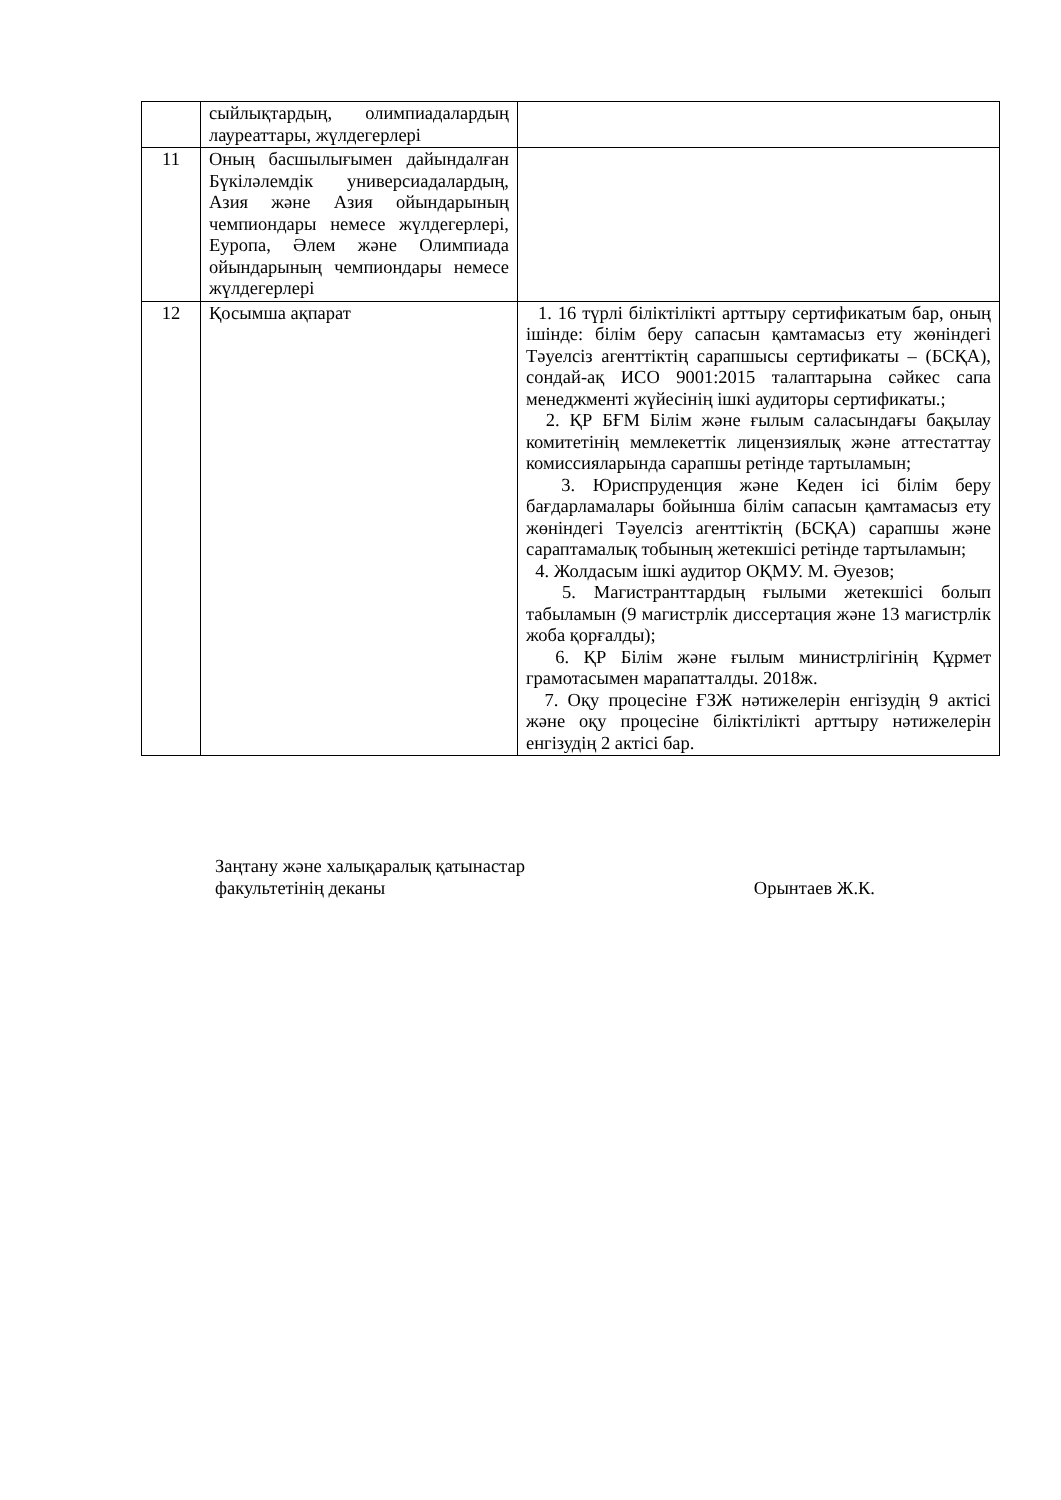| | сыйлықтардың, олимпиадалардың лауреаттары, жүлдегерлері | |
| 11 | Оның басшылығымен дайындалған Бүкіләлемдік универсиадалардың, Азия және Азия ойындарының чемпиондары немесе жүлдегерлері, Еуропа, Әлем және Олимпиада ойындарының чемпиондары немесе жүлдегерлері | |
| 12 | Қосымша ақпарат | 1. 16 түрлі біліктілікті арттыру сертификатым бар, оның ішінде: білім беру сапасын қамтамасыз ету жөніндегі Тәуелсіз агенттіктің сарапшысы сертификаты – (БСҚА), сондай-ақ ИСО 9001:2015 талаптарына сәйкес сапа менеджменті жүйесінің ішкі аудиторы сертификаты.; 2. ҚР БҒМ Білім және ғылым саласындағы бақылау комитетінің мемлекеттік лицензиялық және аттестаттау комиссияларында сарапшы ретінде тартыламын; 3. Юриспруденция және Кеден ісі білім беру бағдарламалары бойынша білім сапасын қамтамасыз ету жөніндегі Тәуелсіз агенттіктің (БСҚА) сарапшы және сараптамалық тобының жетекшісі ретінде тартыламын; 4. Жолдасым ішкі аудитор ОҚМУ. М. Әуезов; 5. Магистранттардың ғылыми жетекшісі болып табыламын (9 магистрлік диссертация және 13 магистрлік жоба қорғалды); 6. ҚР Білім және ғылым министрлігінің Құрмет грамотасымен марапатталды. 2018ж. 7. Оқу процесіне ҒЗЖ нәтижелерін енгізудің 9 актісі және оқу процесіне біліктілікті арттыру нәтижелерін енгізудің 2 актісі бар. |
Заңтану және халықаралық қатынастар
факультетінің деканы
Орынтаев Ж.К.